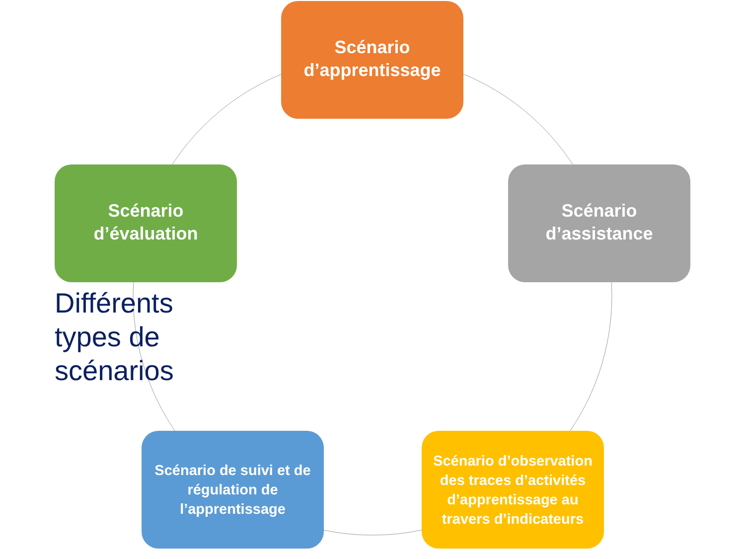Scénario d’apprentissage
Scénario d’évaluation
Différents types de scénarios
Scénario d’assistance
Scénario de suivi et de régulation de l’apprentissage
Scénario d’observation des traces d’activités d’apprentissage au travers d’indicateurs